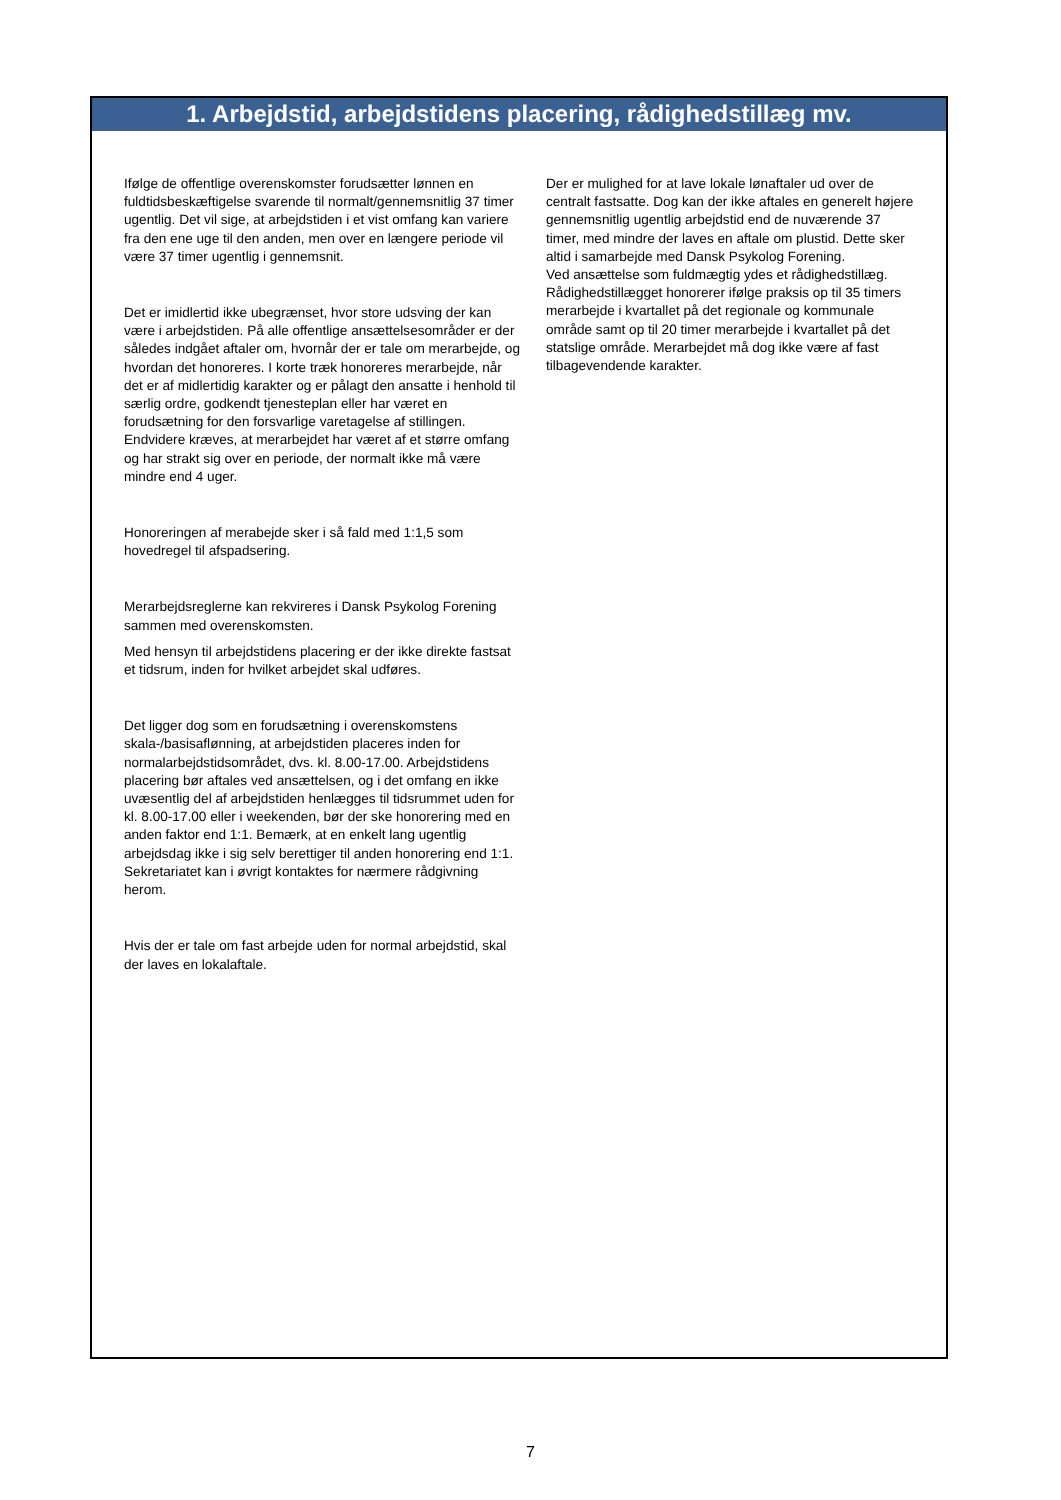1. Arbejdstid, arbejdstidens placering, rådighedstillæg mv.
Ifølge de offentlige overenskomster forudsætter lønnen en fuldtidsbeskæftigelse svarende til normalt/gennemsnitlig 37 timer ugentlig. Det vil sige, at arbejdstiden i et vist omfang kan variere fra den ene uge til den anden, men over en længere periode vil være 37 timer ugentlig i gennemsnit.
Det er imidlertid ikke ubegrænset, hvor store udsving der kan være i arbejdstiden. På alle offentlige ansættelsesområder er der således indgået aftaler om, hvornår der er tale om merarbejde, og hvordan det honoreres. I korte træk honoreres merarbejde, når det er af midlertidig karakter og er pålagt den ansatte i henhold til særlig ordre, godkendt tjenesteplan eller har været en forudsætning for den forsvarlige varetagelse af stillingen. Endvidere kræves, at merarbejdet har været af et større omfang og har strakt sig over en periode, der normalt ikke må være mindre end 4 uger.
Honoreringen af merabejde sker i så fald med 1:1,5 som hovedregel til afspadsering.
Merarbejdsreglerne kan rekvireres i Dansk Psykolog Forening sammen med overenskomsten.
Med hensyn til arbejdstidens placering er der ikke direkte fastsat et tidsrum, inden for hvilket arbejdet skal udføres.
Det ligger dog som en forudsætning i overenskomstens skala-/basisaflønning, at arbejdstiden placeres inden for normalarbejdstidsområdet, dvs. kl. 8.00-17.00. Arbejdstidens placering bør aftales ved ansættelsen, og i det omfang en ikke uvæsentlig del af arbejdstiden henlægges til tidsrummet uden for kl. 8.00-17.00 eller i weekenden, bør der ske honorering med en anden faktor end 1:1. Bemærk, at en enkelt lang ugentlig arbejdsdag ikke i sig selv berettiger til anden honorering end 1:1. Sekretariatet kan i øvrigt kontaktes for nærmere rådgivning herom.
Hvis der er tale om fast arbejde uden for normal arbejdstid, skal der laves en lokalaftale.
Der er mulighed for at lave lokale lønaftaler ud over de centralt fastsatte. Dog kan der ikke aftales en generelt højere gennemsnitlig ugentlig arbejdstid end de nuværende 37 timer, med mindre der laves en aftale om plustid. Dette sker altid i samarbejde med Dansk Psykolog Forening.
Ved ansættelse som fuldmægtig ydes et rådighedstillæg. Rådighedstillægget honorerer ifølge praksis op til 35 timers merarbejde i kvartallet på det regionale og kommunale område samt op til 20 timer merarbejde i kvartallet på det statslige område. Merarbejdet må dog ikke være af fast tilbagevendende karakter.
7